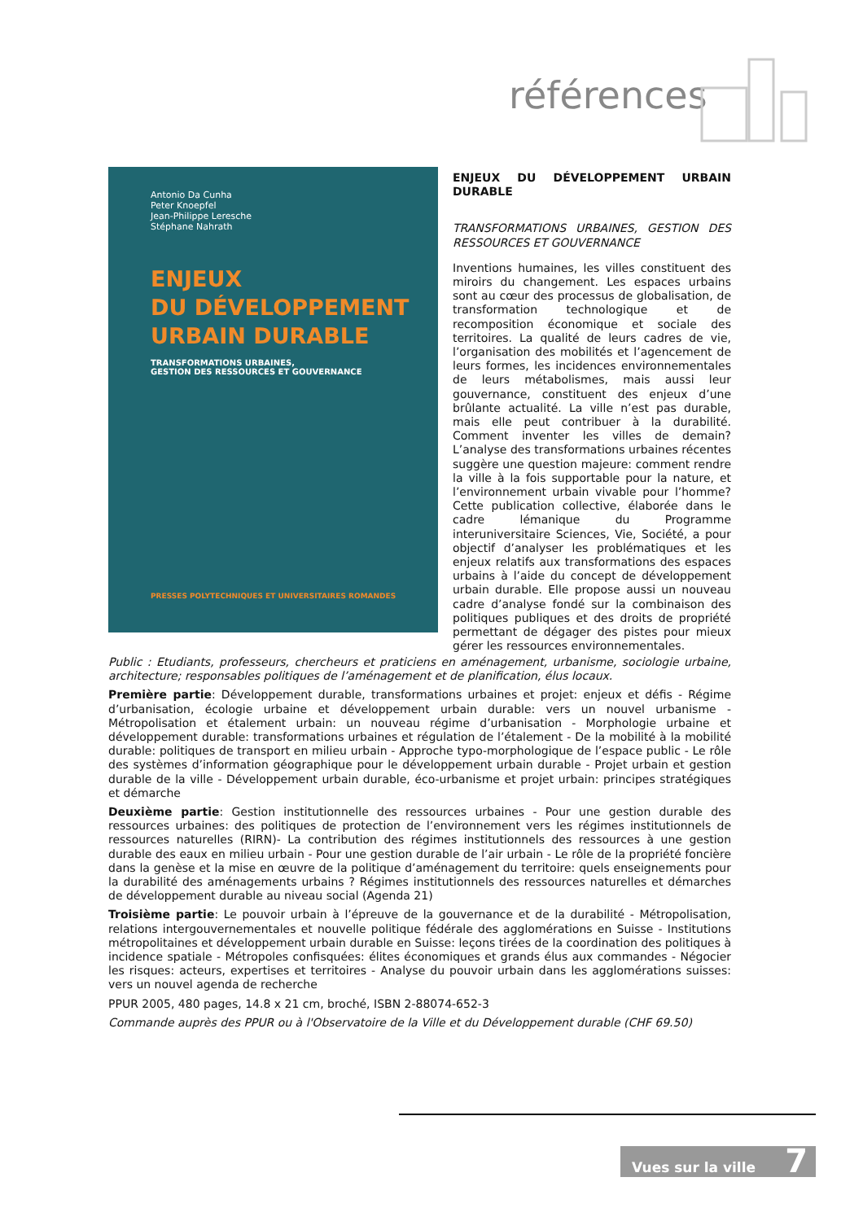références
Antonio Da Cunha
Peter Knoepfel
Jean-Philippe Leresche
Stéphane Nahrath
ENJEUX
DU DÉVELOPPEMENT
URBAIN DURABLE
TRANSFORMATIONS URBAINES,
GESTION DES RESSOURCES ET GOUVERNANCE
PRESSES POLYTECHNIQUES ET UNIVERSITAIRES ROMANDES
ENJEUX DU DÉVELOPPEMENT URBAIN DURABLE
TRANSFORMATIONS URBAINES, GESTION DES RESSOURCES ET GOUVERNANCE
Inventions humaines, les villes constituent des miroirs du changement. Les espaces urbains sont au cœur des processus de globalisation, de transformation technologique et de recomposition économique et sociale des territoires. La qualité de leurs cadres de vie, l’organisation des mobilités et l’agencement de leurs formes, les incidences environnementales de leurs métabolismes, mais aussi leur gouvernance, constituent des enjeux d’une brûlante actualité. La ville n’est pas durable, mais elle peut contribuer à la durabilité. Comment inventer les villes de demain? L’analyse des transformations urbaines récentes suggère une question majeure: comment rendre la ville à la fois supportable pour la nature, et l’environnement urbain vivable pour l’homme? Cette publication collective, élaborée dans le cadre lémanique du Programme interuniversitaire Sciences, Vie, Société, a pour objectif d’analyser les problématiques et les enjeux relatifs aux transformations des espaces urbains à l’aide du concept de développement urbain durable. Elle propose aussi un nouveau cadre d’analyse fondé sur la combinaison des politiques publiques et des droits de propriété permettant de dégager des pistes pour mieux gérer les ressources environnementales.
Public : Etudiants, professeurs, chercheurs et praticiens en aménagement, urbanisme, sociologie urbaine, architecture; responsables politiques de l’aménagement et de planification, élus locaux.
Première partie: Développement durable, transformations urbaines et projet: enjeux et défis - Régime d’urbanisation, écologie urbaine et développement urbain durable: vers un nouvel urbanisme - Métropolisation et étalement urbain: un nouveau régime d’urbanisation - Morphologie urbaine et développement durable: transformations urbaines et régulation de l’étalement - De la mobilité à la mobilité durable: politiques de transport en milieu urbain - Approche typo-morphologique de l’espace public - Le rôle des systèmes d’information géographique pour le développement urbain durable - Projet urbain et gestion durable de la ville - Développement urbain durable, éco-urbanisme et projet urbain: principes stratégiques et démarche
Deuxième partie: Gestion institutionnelle des ressources urbaines - Pour une gestion durable des ressources urbaines: des politiques de protection de l’environnement vers les régimes institutionnels de ressources naturelles (RIRN)- La contribution des régimes institutionnels des ressources à une gestion durable des eaux en milieu urbain - Pour une gestion durable de l’air urbain - Le rôle de la propriété foncière dans la genèse et la mise en œuvre de la politique d’aménagement du territoire: quels enseignements pour la durabilité des aménagements urbains ? Régimes institutionnels des ressources naturelles et démarches de développement durable au niveau social (Agenda 21)
Troisième partie: Le pouvoir urbain à l’épreuve de la gouvernance et de la durabilité - Métropolisation, relations intergouvernementales et nouvelle politique fédérale des agglomérations en Suisse - Institutions métropolitaines et développement urbain durable en Suisse: leçons tirées de la coordination des politiques à incidence spatiale - Métropoles confisquées: élites économiques et grands élus aux commandes - Négocier les risques: acteurs, expertises et territoires - Analyse du pouvoir urbain dans les agglomérations suisses: vers un nouvel agenda de recherche
PPUR 2005, 480 pages, 14.8 x 21 cm, broché, ISBN 2-88074-652-3
Commande auprès des PPUR ou à l'Observatoire de la Ville et du Développement durable (CHF 69.50)
Vues sur la ville 7